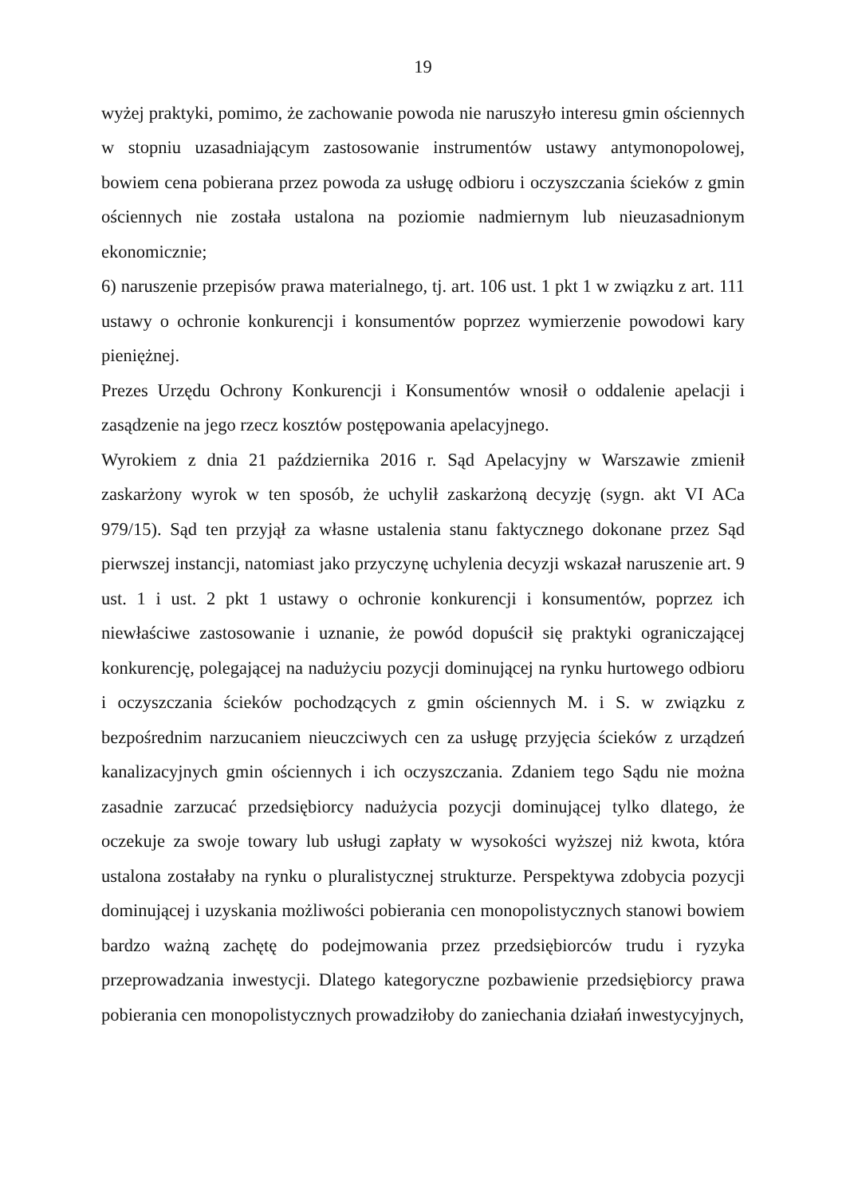19
wyżej praktyki, pomimo, że zachowanie powoda nie naruszyło interesu gmin ościennych w stopniu uzasadniającym zastosowanie instrumentów ustawy antymonopolowej, bowiem cena pobierana przez powoda za usługę odbioru i oczyszczania ścieków z gmin ościennych nie została ustalona na poziomie nadmiernym lub nieuzasadnionym ekonomicznie;
6) naruszenie przepisów prawa materialnego, tj. art. 106 ust. 1 pkt 1 w związku z art. 111 ustawy o ochronie konkurencji i konsumentów poprzez wymierzenie powodowi kary pieniężnej.
Prezes Urzędu Ochrony Konkurencji i Konsumentów wnosił o oddalenie apelacji i zasądzenie na jego rzecz kosztów postępowania apelacyjnego.
Wyrokiem z dnia 21 października 2016 r. Sąd Apelacyjny w Warszawie zmienił zaskarżony wyrok w ten sposób, że uchylił zaskarżoną decyzję (sygn. akt VI ACa 979/15). Sąd ten przyjął za własne ustalenia stanu faktycznego dokonane przez Sąd pierwszej instancji, natomiast jako przyczynę uchylenia decyzji wskazał naruszenie art. 9 ust. 1 i ust. 2 pkt 1 ustawy o ochronie konkurencji i konsumentów, poprzez ich niewłaściwe zastosowanie i uznanie, że powód dopuścił się praktyki ograniczającej konkurencję, polegającej na nadużyciu pozycji dominującej na rynku hurtowego odbioru i oczyszczania ścieków pochodzących z gmin ościennych M. i S. w związku z bezpośrednim narzucaniem nieuczciwych cen za usługę przyjęcia ścieków z urządzeń kanalizacyjnych gmin ościennych i ich oczyszczania. Zdaniem tego Sądu nie można zasadnie zarzucać przedsiębiorcy nadużycia pozycji dominującej tylko dlatego, że oczekuje za swoje towary lub usługi zapłaty w wysokości wyższej niż kwota, która ustalona zostałaby na rynku o pluralistycznej strukturze. Perspektywa zdobycia pozycji dominującej i uzyskania możliwości pobierania cen monopolistycznych stanowi bowiem bardzo ważną zachętę do podejmowania przez przedsiębiorców trudu i ryzyka przeprowadzania inwestycji. Dlatego kategoryczne pozbawienie przedsiębiorcy prawa pobierania cen monopolistycznych prowadziłoby do zaniechania działań inwestycyjnych,